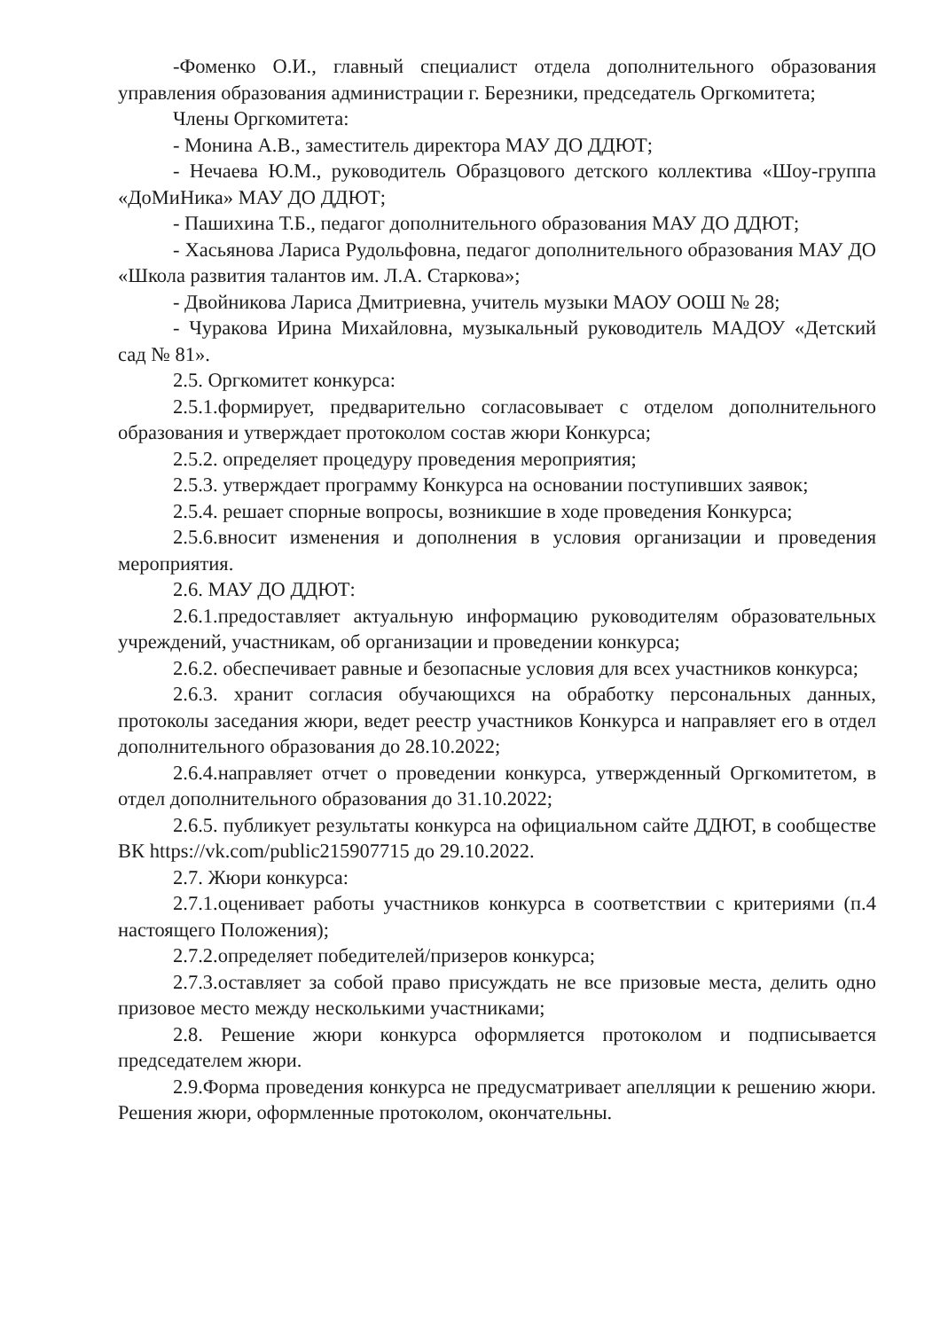-Фоменко О.И., главный специалист отдела дополнительного образования управления образования администрации г. Березники, председатель Оргкомитета;
Члены Оргкомитета:
- Монина А.В., заместитель директора МАУ ДО ДДЮТ;
- Нечаева Ю.М., руководитель Образцового детского коллектива «Шоу-группа «ДоМиНика» МАУ ДО ДДЮТ;
- Пашихина Т.Б., педагог дополнительного образования МАУ ДО ДДЮТ;
- Хасьянова Лариса Рудольфовна, педагог дополнительного образования МАУ ДО «Школа развития талантов им. Л.А. Старкова»;
- Двойникова Лариса Дмитриевна, учитель музыки МАОУ ООШ № 28;
- Чуракова Ирина Михайловна, музыкальный руководитель МАДОУ «Детский сад № 81».
2.5. Оргкомитет конкурса:
2.5.1.формирует, предварительно согласовывает с отделом дополнительного образования и утверждает протоколом состав жюри Конкурса;
2.5.2. определяет процедуру проведения мероприятия;
2.5.3. утверждает программу Конкурса на основании поступивших заявок;
2.5.4. решает спорные вопросы, возникшие в ходе проведения Конкурса;
2.5.6.вносит изменения и дополнения в условия организации и проведения мероприятия.
2.6. МАУ ДО ДДЮТ:
2.6.1.предоставляет актуальную информацию руководителям образовательных учреждений, участникам, об организации и проведении конкурса;
2.6.2. обеспечивает равные и безопасные условия для всех участников конкурса;
2.6.3. хранит согласия обучающихся на обработку персональных данных, протоколы заседания жюри, ведет реестр участников Конкурса и направляет его в отдел дополнительного образования до 28.10.2022;
2.6.4.направляет отчет о проведении конкурса, утвержденный Оргкомитетом, в отдел дополнительного образования до 31.10.2022;
2.6.5. публикует результаты конкурса на официальном сайте ДДЮТ, в сообществе ВК https://vk.com/public215907715 до 29.10.2022.
2.7. Жюри конкурса:
2.7.1.оценивает работы участников конкурса в соответствии с критериями (п.4 настоящего Положения);
2.7.2.определяет победителей/призеров конкурса;
2.7.3.оставляет за собой право присуждать не все призовые места, делить одно призовое место между несколькими участниками;
2.8. Решение жюри конкурса оформляется протоколом и подписывается председателем жюри.
2.9.Форма проведения конкурса не предусматривает апелляции к решению жюри. Решения жюри, оформленные протоколом, окончательны.